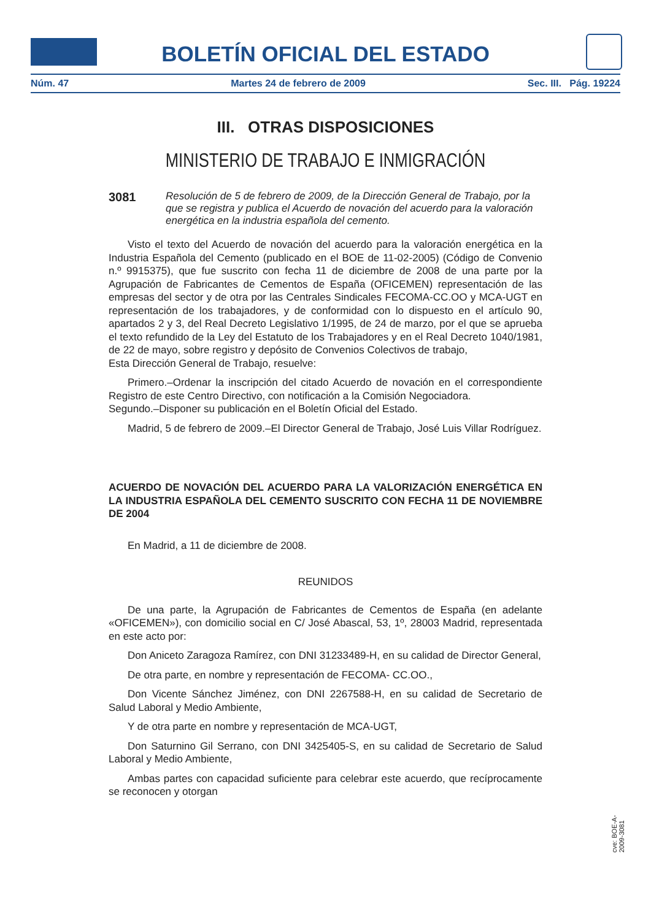BOLETÍN OFICIAL DEL ESTADO
Núm. 47 Martes 24 de febrero de 2009 Sec. III. Pág. 19224
III. OTRAS DISPOSICIONES
MINISTERIO DE TRABAJO E INMIGRACIÓN
3081 Resolución de 5 de febrero de 2009, de la Dirección General de Trabajo, por la que se registra y publica el Acuerdo de novación del acuerdo para la valoración energética en la industria española del cemento.
Visto el texto del Acuerdo de novación del acuerdo para la valoración energética en la Industria Española del Cemento (publicado en el BOE de 11-02-2005) (Código de Convenio n.º 9915375), que fue suscrito con fecha 11 de diciembre de 2008 de una parte por la Agrupación de Fabricantes de Cementos de España (OFICEMEN) representación de las empresas del sector y de otra por las Centrales Sindicales FECOMA-CC.OO y MCA-UGT en representación de los trabajadores, y de conformidad con lo dispuesto en el artículo 90, apartados 2 y 3, del Real Decreto Legislativo 1/1995, de 24 de marzo, por el que se aprueba el texto refundido de la Ley del Estatuto de los Trabajadores y en el Real Decreto 1040/1981, de 22 de mayo, sobre registro y depósito de Convenios Colectivos de trabajo,
Esta Dirección General de Trabajo, resuelve:
Primero.–Ordenar la inscripción del citado Acuerdo de novación en el correspondiente Registro de este Centro Directivo, con notificación a la Comisión Negociadora.
Segundo.–Disponer su publicación en el Boletín Oficial del Estado.
Madrid, 5 de febrero de 2009.–El Director General de Trabajo, José Luis Villar Rodríguez.
ACUERDO DE NOVACIÓN DEL ACUERDO PARA LA VALORIZACIÓN ENERGÉTICA EN LA INDUSTRIA ESPAÑOLA DEL CEMENTO SUSCRITO CON FECHA 11 DE NOVIEMBRE DE 2004
En Madrid, a 11 de diciembre de 2008.
REUNIDOS
De una parte, la Agrupación de Fabricantes de Cementos de España (en adelante «OFICEMEN»), con domicilio social en C/ José Abascal, 53, 1º, 28003 Madrid, representada en este acto por:
Don Aniceto Zaragoza Ramírez, con DNI 31233489-H, en su calidad de Director General,
De otra parte, en nombre y representación de FECOMA- CC.OO.,
Don Vicente Sánchez Jiménez, con DNI 2267588-H, en su calidad de Secretario de Salud Laboral y Medio Ambiente,
Y de otra parte en nombre y representación de MCA-UGT,
Don Saturnino Gil Serrano, con DNI 3425405-S, en su calidad de Secretario de Salud Laboral y Medio Ambiente,
Ambas partes con capacidad suficiente para celebrar este acuerdo, que recíprocamente se reconocen y otorgan
cve: BOE-A-2009-3081